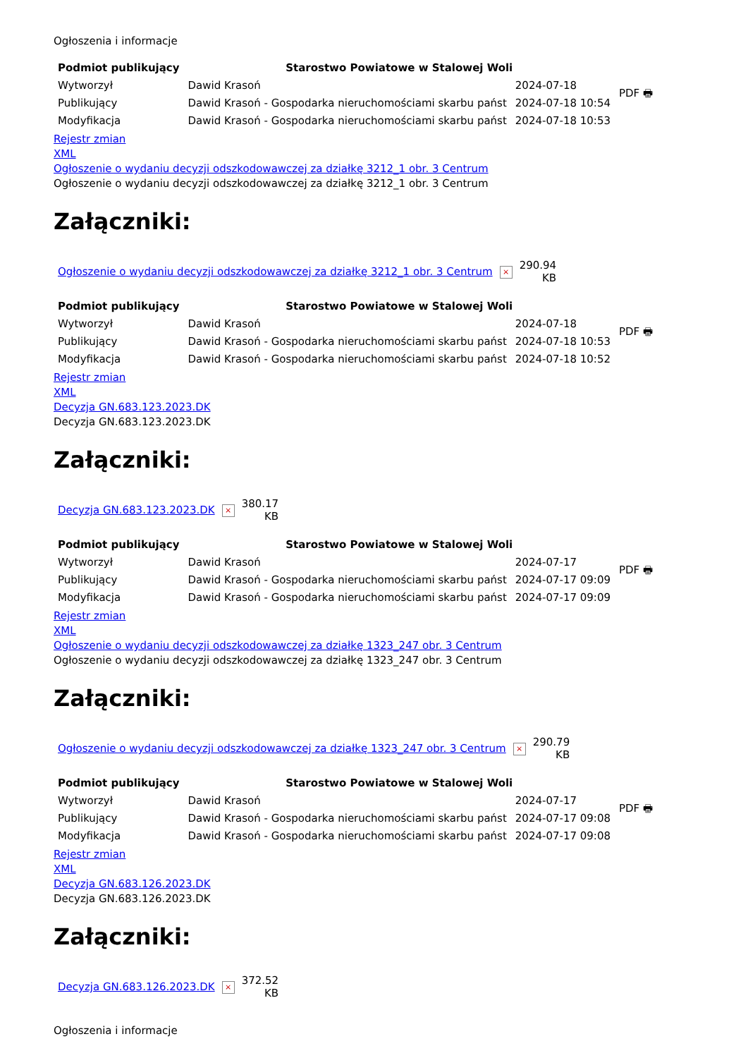Ogłoszenia i informacje
| Podmiot publikujący | Starostwo Powiatowe w Stalowej Woli | | PDF 🖶 |
| Wytworzył | Dawid Krasoń | 2024-07-18 | |
| Publikujący | Dawid Krasoń - Gospodarka nieruchomościami skarbu państ | 2024-07-18 10:54 | |
| Modyfikacja | Dawid Krasoń - Gospodarka nieruchomościami skarbu państ | 2024-07-18 10:53 | |
Rejestr zmian
XML
Ogłoszenie o wydaniu decyzji odszkodowawczej za działkę 3212_1 obr. 3 Centrum
Ogłoszenie o wydaniu decyzji odszkodowawczej za działkę 3212_1 obr. 3 Centrum
Załączniki:
| Ogłoszenie o wydaniu decyzji odszkodowawczej za działkę 3212_1 obr. 3 Centrum | × | 290.94 KB |
| Podmiot publikujący | Starostwo Powiatowe w Stalowej Woli | | PDF 🖶 |
| Wytworzył | Dawid Krasoń | 2024-07-18 | |
| Publikujący | Dawid Krasoń - Gospodarka nieruchomościami skarbu państ | 2024-07-18 10:53 | |
| Modyfikacja | Dawid Krasoń - Gospodarka nieruchomościami skarbu państ | 2024-07-18 10:52 | |
Rejestr zmian
XML
Decyzja GN.683.123.2023.DK
Decyzja GN.683.123.2023.DK
Załączniki:
| Decyzja GN.683.123.2023.DK | × | 380.17 KB |
| Podmiot publikujący | Starostwo Powiatowe w Stalowej Woli | | PDF 🖶 |
| Wytworzył | Dawid Krasoń | 2024-07-17 | |
| Publikujący | Dawid Krasoń - Gospodarka nieruchomościami skarbu państ | 2024-07-17 09:09 | |
| Modyfikacja | Dawid Krasoń - Gospodarka nieruchomościami skarbu państ | 2024-07-17 09:09 | |
Rejestr zmian
XML
Ogłoszenie o wydaniu decyzji odszkodowawczej za działkę 1323_247 obr. 3 Centrum
Ogłoszenie o wydaniu decyzji odszkodowawczej za działkę 1323_247 obr. 3 Centrum
Załączniki:
| Ogłoszenie o wydaniu decyzji odszkodowawczej za działkę 1323_247 obr. 3 Centrum | × | 290.79 KB |
| Podmiot publikujący | Starostwo Powiatowe w Stalowej Woli | | PDF 🖶 |
| Wytworzył | Dawid Krasoń | 2024-07-17 | |
| Publikujący | Dawid Krasoń - Gospodarka nieruchomościami skarbu państ | 2024-07-17 09:08 | |
| Modyfikacja | Dawid Krasoń - Gospodarka nieruchomościami skarbu państ | 2024-07-17 09:08 | |
Rejestr zmian
XML
Decyzja GN.683.126.2023.DK
Decyzja GN.683.126.2023.DK
Załączniki:
| Decyzja GN.683.126.2023.DK | × | 372.52 KB |
Ogłoszenia i informacje